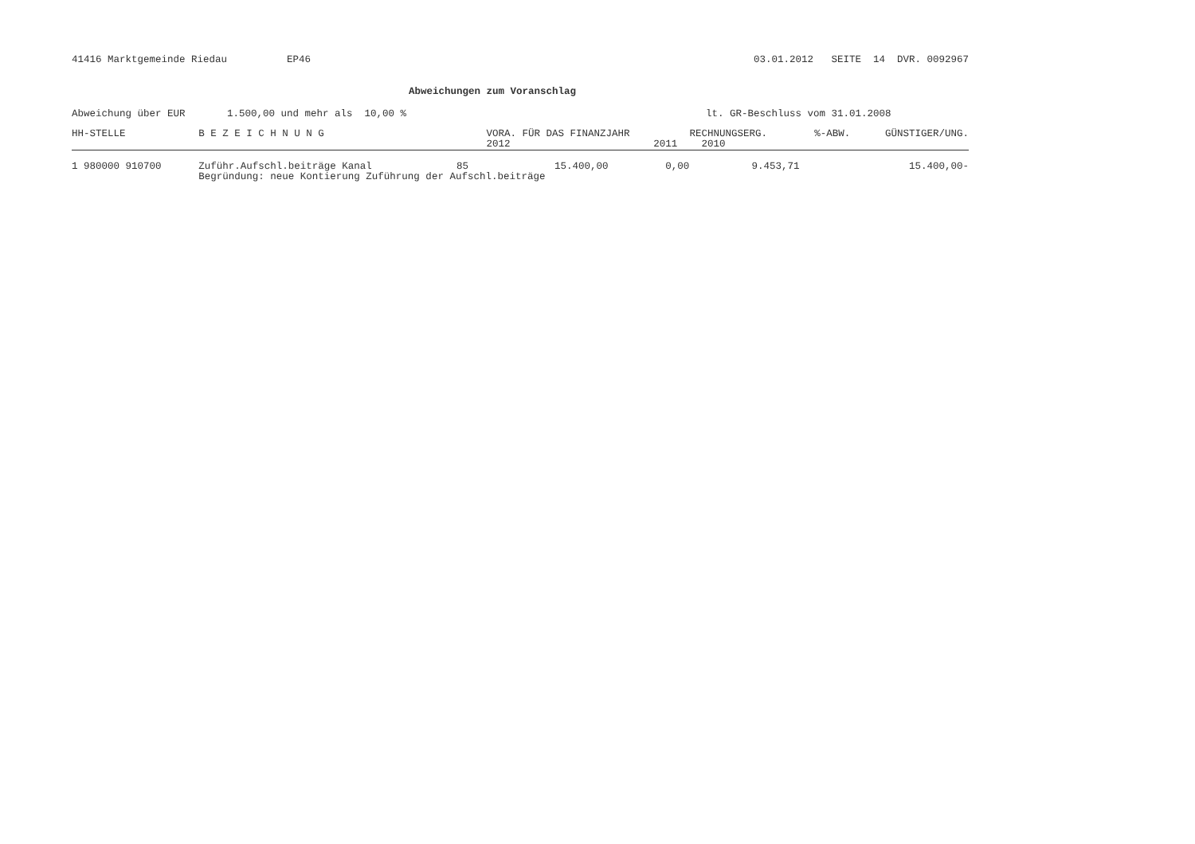41416 Marktgemeinde Riedau EP46 03.01.2012 SEITE 14 DVR. 0092967
Abweichungen zum Voranschlag
Abweichung über EUR 1.500,00 und mehr als 10,00 % lt. GR-Beschluss vom 31.01.2008
| HH-STELLE | B E Z E I C H N U N G | | VORA. FÜR DAS FINANZJAHR | | RECHNUNGSERG. | %-ABW. | GÜNSTIGER/UNG. |
| --- | --- | --- | --- | --- | --- | --- | --- |
| | | | 2012 | 2011 | 2010 | | |
| 1 980000 910700 | Zuführ.Aufschl.beiträge Kanal | 85 | 15.400,00 | 0,00 | 9.453,71 | | 15.400,00- |
| | Begründung: neue Kontierung Zuführung der Aufschl.beiträge | | | | | | |